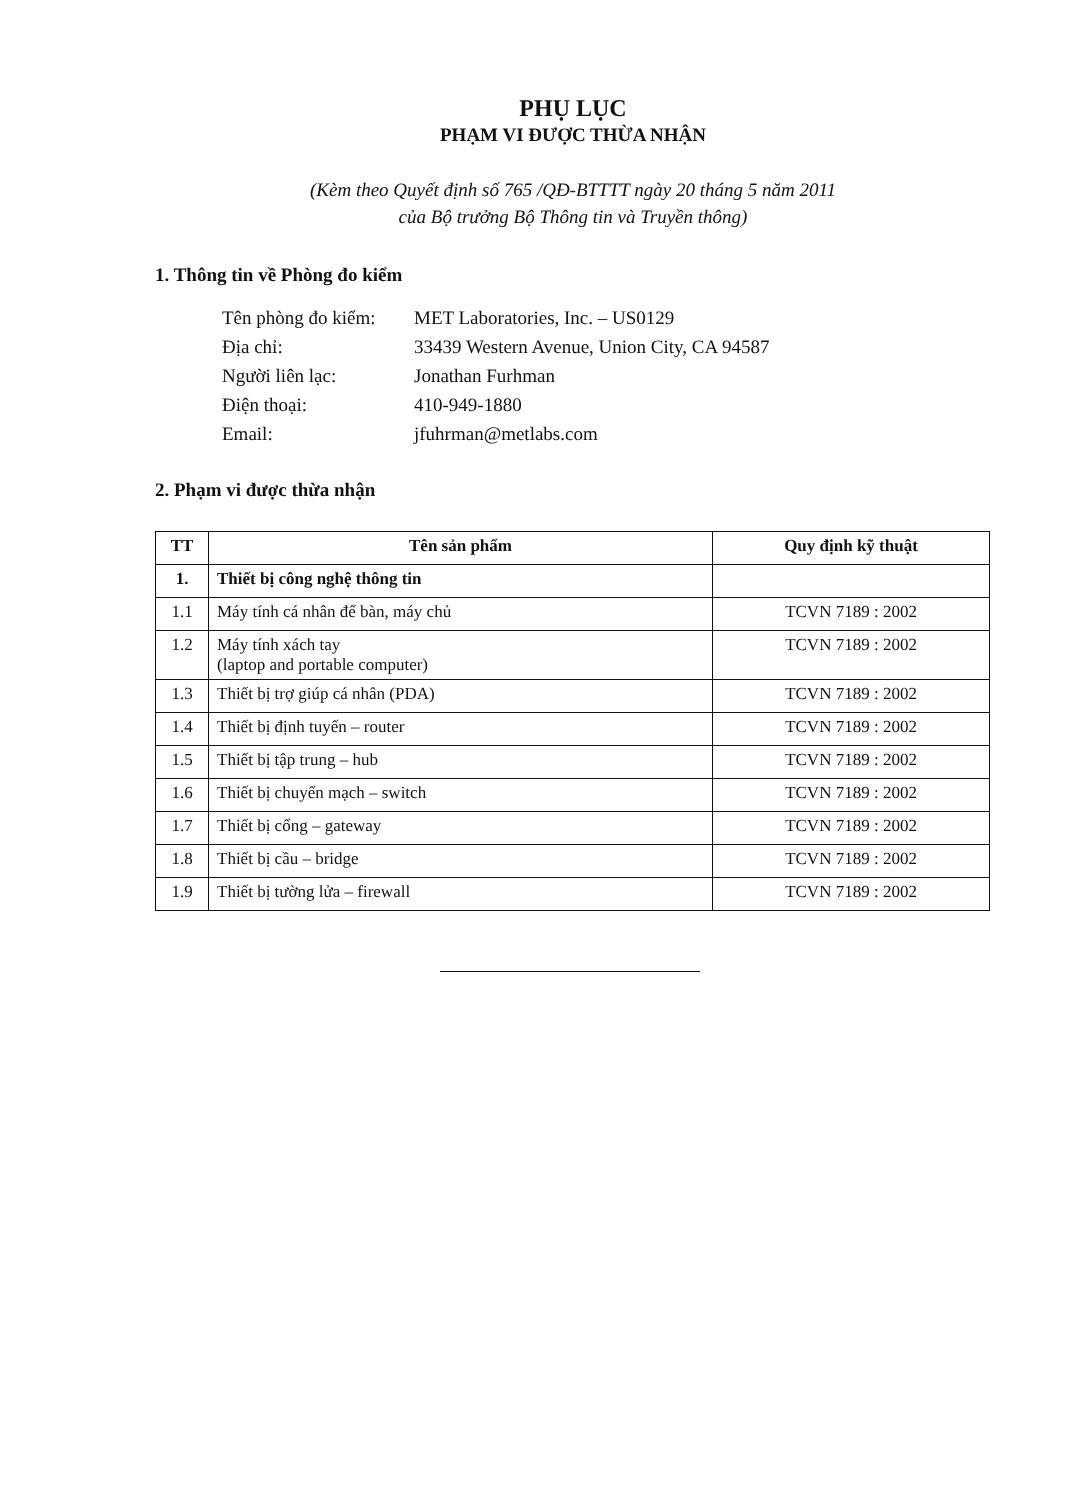PHỤ LỤC
PHẠM VI ĐƯỢC THỪA NHẬN
(Kèm theo Quyết định số 765 /QĐ-BTTTT ngày 20 tháng 5 năm 2011
của Bộ trưởng Bộ Thông tin và Truyền thông)
1. Thông tin về Phòng đo kiểm
| Tên phòng đo kiểm: | MET Laboratories, Inc. – US0129 |
| Địa chỉ: | 33439 Western Avenue, Union City, CA 94587 |
| Người liên lạc: | Jonathan Furhman |
| Điện thoại: | 410-949-1880 |
| Email: | jfuhrman@metlabs.com |
2. Phạm vi được thừa nhận
| TT | Tên sản phẩm | Quy định kỹ thuật |
| --- | --- | --- |
| 1. | Thiết bị công nghệ thông tin | |
| 1.1 | Máy tính cá nhân để bàn, máy chủ | TCVN 7189 : 2002 |
| 1.2 | Máy tính xách tay (laptop and portable computer) | TCVN 7189 : 2002 |
| 1.3 | Thiết bị trợ giúp cá nhân (PDA) | TCVN 7189 : 2002 |
| 1.4 | Thiết bị định tuyến – router | TCVN 7189 : 2002 |
| 1.5 | Thiết bị tập trung – hub | TCVN 7189 : 2002 |
| 1.6 | Thiết bị chuyển mạch – switch | TCVN 7189 : 2002 |
| 1.7 | Thiết bị cổng – gateway | TCVN 7189 : 2002 |
| 1.8 | Thiết bị cầu – bridge | TCVN 7189 : 2002 |
| 1.9 | Thiết bị tường lửa – firewall | TCVN 7189 : 2002 |